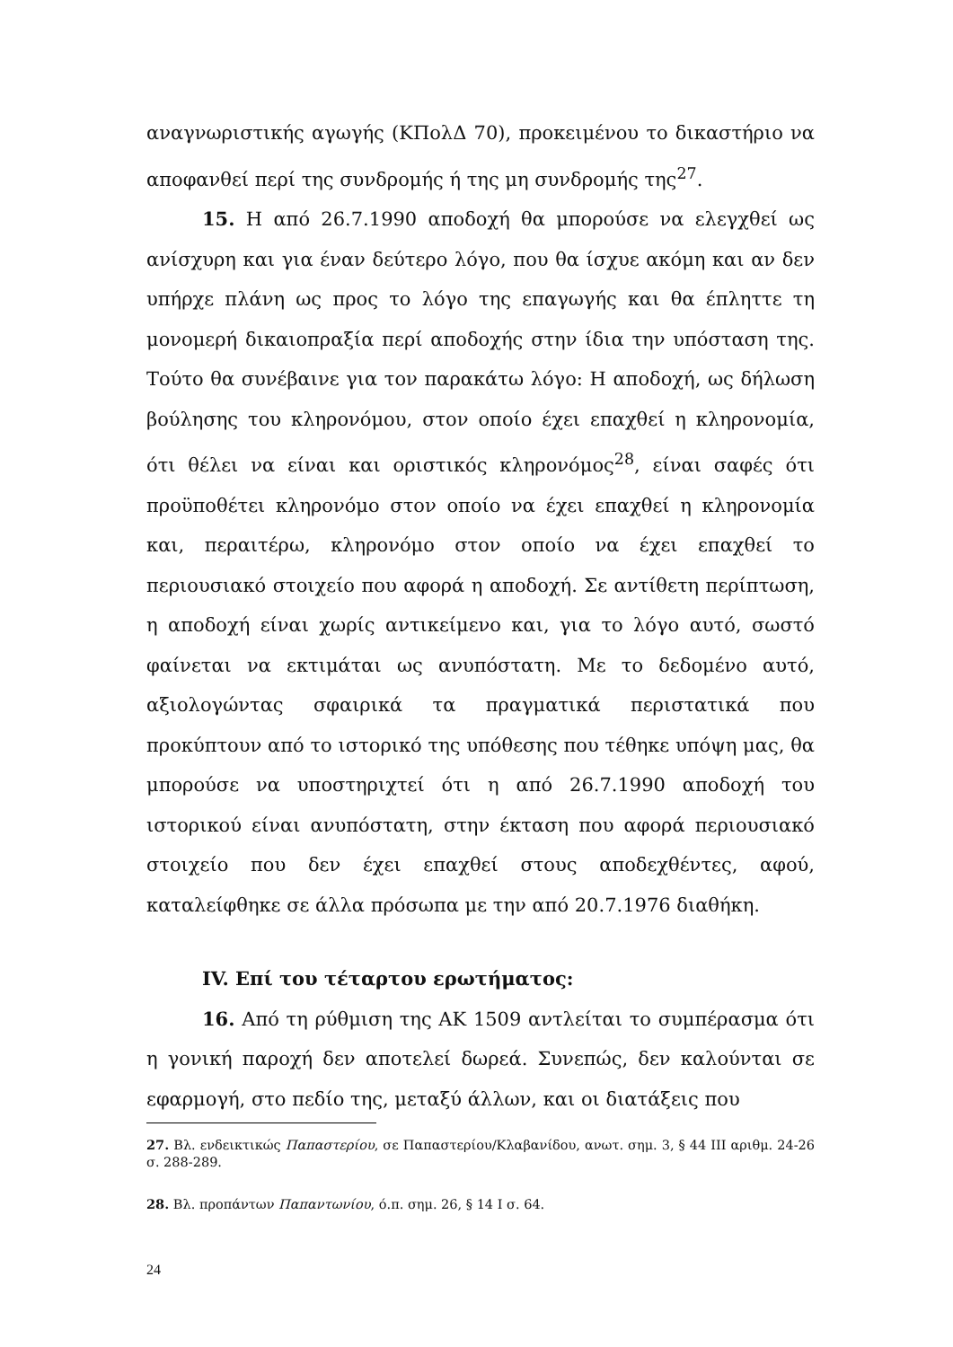αναγνωριστικής αγωγής (ΚΠολΔ 70), προκειμένου το δικαστήριο να αποφανθεί περί της συνδρομής ή της μη συνδρομής της<sup>27</sup>.
15. Η από 26.7.1990 αποδοχή θα μπορούσε να ελεγχθεί ως ανίσχυρη και για έναν δεύτερο λόγο, που θα ίσχυε ακόμη και αν δεν υπήρχε πλάνη ως προς το λόγο της επαγωγής και θα έπληττε τη μονομερή δικαιοπραξία περί αποδοχής στην ίδια την υπόσταση της. Τούτο θα συνέβαινε για τον παρακάτω λόγο: Η αποδοχή, ως δήλωση βούλησης του κληρονόμου, στον οποίο έχει επαχθεί η κληρονομία, ότι θέλει να είναι και οριστικός κληρονόμος<sup>28</sup>, είναι σαφές ότι προϋποθέτει κληρονόμο στον οποίο να έχει επαχθεί η κληρονομία και, περαιτέρω, κληρονόμο στον οποίο να έχει επαχθεί το περιουσιακό στοιχείο που αφορά η αποδοχή. Σε αντίθετη περίπτωση, η αποδοχή είναι χωρίς αντικείμενο και, για το λόγο αυτό, σωστό φαίνεται να εκτιμάται ως ανυπόστατη. Με το δεδομένο αυτό, αξιολογώντας σφαιρικά τα πραγματικά περιστατικά που προκύπτουν από το ιστορικό της υπόθεσης που τέθηκε υπόψη μας, θα μπορούσε να υποστηριχτεί ότι η από 26.7.1990 αποδοχή του ιστορικού είναι ανυπόστατη, στην έκταση που αφορά περιουσιακό στοιχείο που δεν έχει επαχθεί στους αποδεχθέντες, αφού, καταλείφθηκε σε άλλα πρόσωπα με την από 20.7.1976 διαθήκη.
IV. Επί του τέταρτου ερωτήματος:
16. Από τη ρύθμιση της ΑΚ 1509 αντλείται το συμπέρασμα ότι η γονική παροχή δεν αποτελεί δωρεά. Συνεπώς, δεν καλούνται σε εφαρμογή, στο πεδίο της, μεταξύ άλλων, και οι διατάξεις που
27. Βλ. ενδεικτικώς Παπαστερίου, σε Παπαστερίου/Κλαβανίδου, ανωτ. σημ. 3, § 44 ΙΙΙ αριθμ. 24-26 σ. 288-289.
28. Βλ. προπάντων Παπαντωνίου, ό.π. σημ. 26, § 14 Ι σ. 64.
24